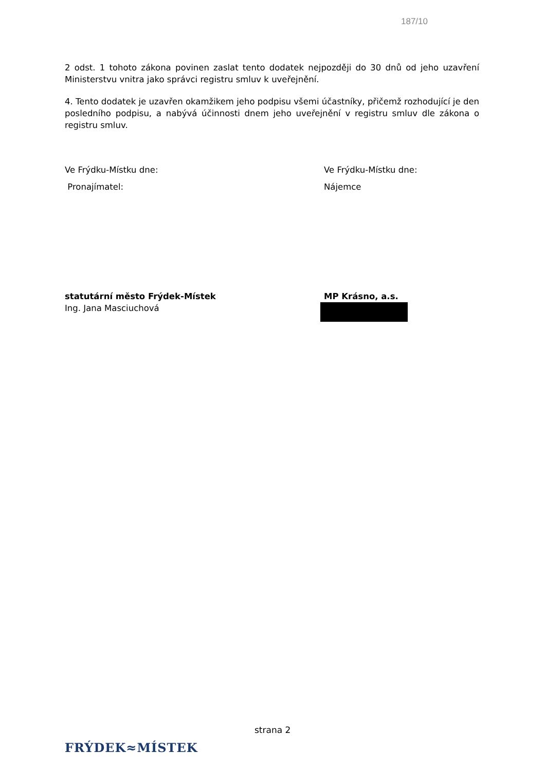187/10
2 odst. 1 tohoto zákona povinen zaslat tento dodatek nejpozději do 30 dnů od jeho uzavření Ministerstvu vnitra jako správci registru smluv k uveřejnění.
4. Tento dodatek je uzavřen okamžikem jeho podpisu všemi účastníky, přičemž rozhodující je den posledního podpisu, a nabývá účinnosti dnem jeho uveřejnění v registru smluv dle zákona o registru smluv.
Ve Frýdku-Místku dne: Ve Frýdku-Místku dne:
Pronajímatel: Nájemce
statutární město Frýdek-Místek
Ing. Jana Masciuchová
MP Krásno, a.s.
strana 2
FRÝDEK≈MÍSTEK